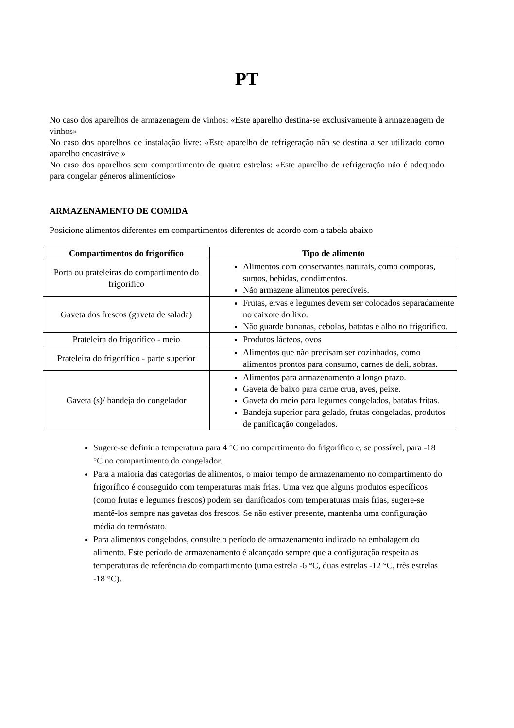PT
No caso dos aparelhos de armazenagem de vinhos: «Este aparelho destina-se exclusivamente à armazenagem de vinhos»
No caso dos aparelhos de instalação livre: «Este aparelho de refrigeração não se destina a ser utilizado como aparelho encastrável»
No caso dos aparelhos sem compartimento de quatro estrelas: «Este aparelho de refrigeração não é adequado para congelar géneros alimentícios»
ARMAZENAMENTO DE COMIDA
Posicione alimentos diferentes em compartimentos diferentes de acordo com a tabela abaixo
| Compartimentos do frigorífico | Tipo de alimento |
| --- | --- |
| Porta ou prateleiras do compartimento do frigorífico | Alimentos com conservantes naturais, como compotas, sumos, bebidas, condimentos. Não armazene alimentos perecíveis. |
| Gaveta dos frescos (gaveta de salada) | Frutas, ervas e legumes devem ser colocados separadamente no caixote do lixo. Não guarde bananas, cebolas, batatas e alho no frigorífico. |
| Prateleira do frigorífico - meio | Produtos lácteos, ovos |
| Prateleira do frigorífico - parte superior | Alimentos que não precisam ser cozinhados, como alimentos prontos para consumo, carnes de deli, sobras. |
| Gaveta (s)/ bandeja do congelador | Alimentos para armazenamento a longo prazo. Gaveta de baixo para carne crua, aves, peixe. Gaveta do meio para legumes congelados, batatas fritas. Bandeja superior para gelado, frutas congeladas, produtos de panificação congelados. |
Sugere-se definir a temperatura para 4 °C no compartimento do frigorífico e, se possível, para -18 °C no compartimento do congelador.
Para a maioria das categorias de alimentos, o maior tempo de armazenamento no compartimento do frigorífico é conseguido com temperaturas mais frias. Uma vez que alguns produtos específicos (como frutas e legumes frescos) podem ser danificados com temperaturas mais frias, sugere-se mantê-los sempre nas gavetas dos frescos. Se não estiver presente, mantenha uma configuração média do termóstato.
Para alimentos congelados, consulte o período de armazenamento indicado na embalagem do alimento. Este período de armazenamento é alcançado sempre que a configuração respeita as temperaturas de referência do compartimento (uma estrela -6 °C, duas estrelas -12 °C, três estrelas -18 °C).